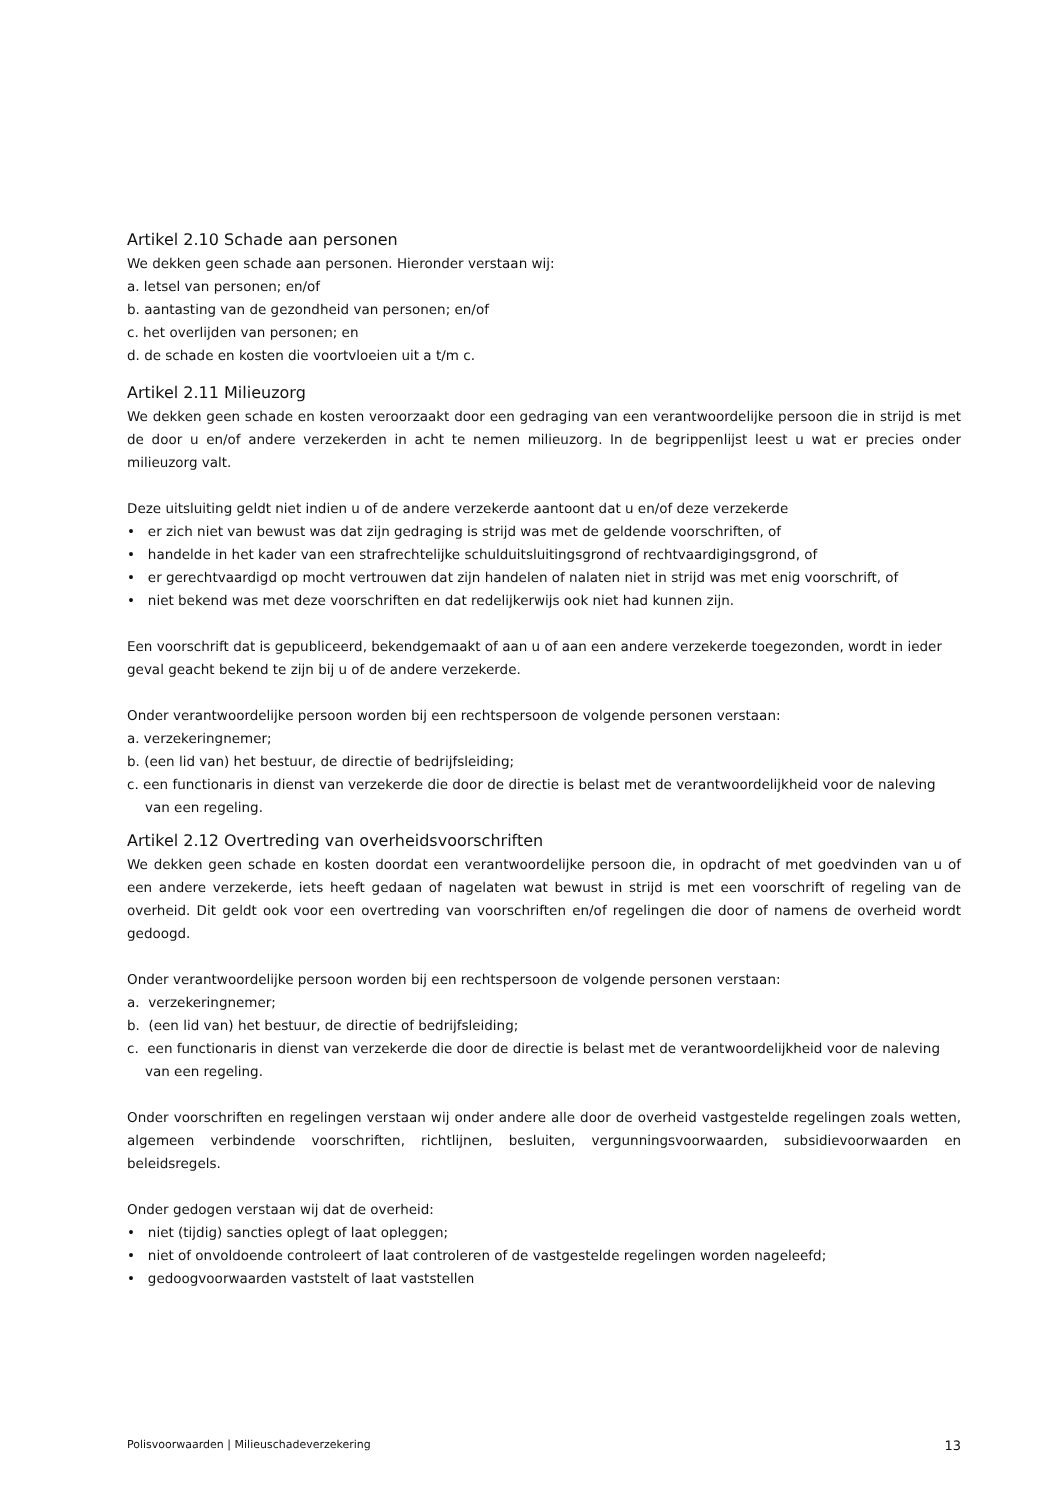Artikel 2.10 Schade aan personen
We dekken geen schade aan personen. Hieronder verstaan wij:
a. letsel van personen; en/of
b. aantasting van de gezondheid van personen; en/of
c. het overlijden van personen; en
d. de schade en kosten die voortvloeien uit a t/m c.
Artikel 2.11 Milieuzorg
We dekken geen schade en kosten veroorzaakt door een gedraging van een verantwoordelijke persoon die in strijd is met de door u en/of andere verzekerden in acht te nemen milieuzorg. In de begrippenlijst leest u wat er precies onder milieuzorg valt.
Deze uitsluiting geldt niet indien u of de andere verzekerde aantoont dat u en/of deze verzekerde
• er zich niet van bewust was dat zijn gedraging is strijd was met de geldende voorschriften, of
• handelde in het kader van een strafrechtelijke schulduitsluitingsgrond of rechtvaardigingsgrond, of
• er gerechtvaardigd op mocht vertrouwen dat zijn handelen of nalaten niet in strijd was met enig voorschrift, of
• niet bekend was met deze voorschriften en dat redelijkerwijs ook niet had kunnen zijn.
Een voorschrift dat is gepubliceerd, bekendgemaakt of aan u of aan een andere verzekerde toegezonden, wordt in ieder geval geacht bekend te zijn bij u of de andere verzekerde.
Onder verantwoordelijke persoon worden bij een rechtspersoon de volgende personen verstaan:
a. verzekeringnemer;
b. (een lid van) het bestuur, de directie of bedrijfsleiding;
c. een functionaris in dienst van verzekerde die door de directie is belast met de verantwoordelijkheid voor de naleving van een regeling.
Artikel 2.12 Overtreding van overheidsvoorschriften
We dekken geen schade en kosten doordat een verantwoordelijke persoon die, in opdracht of met goedvinden van u of een andere verzekerde, iets heeft gedaan of nagelaten wat bewust in strijd is met een voorschrift of regeling van de overheid. Dit geldt ook voor een overtreding van voorschriften en/of regelingen die door of namens de overheid wordt gedoogd.
Onder verantwoordelijke persoon worden bij een rechtspersoon de volgende personen verstaan:
a. verzekeringnemer;
b. (een lid van) het bestuur, de directie of bedrijfsleiding;
c. een functionaris in dienst van verzekerde die door de directie is belast met de verantwoordelijkheid voor de naleving van een regeling.
Onder voorschriften en regelingen verstaan wij onder andere alle door de overheid vastgestelde regelingen zoals wetten, algemeen verbindende voorschriften, richtlijnen, besluiten, vergunningsvoorwaarden, subsidievoorwaarden en beleidsregels.
Onder gedogen verstaan wij dat de overheid:
• niet (tijdig) sancties oplegt of laat opleggen;
• niet of onvoldoende controleert of laat controleren of de vastgestelde regelingen worden nageleefd;
• gedoogvoorwaarden vaststelt of laat vaststellen
Polisvoorwaarden | Milieuschadeverzekering 13